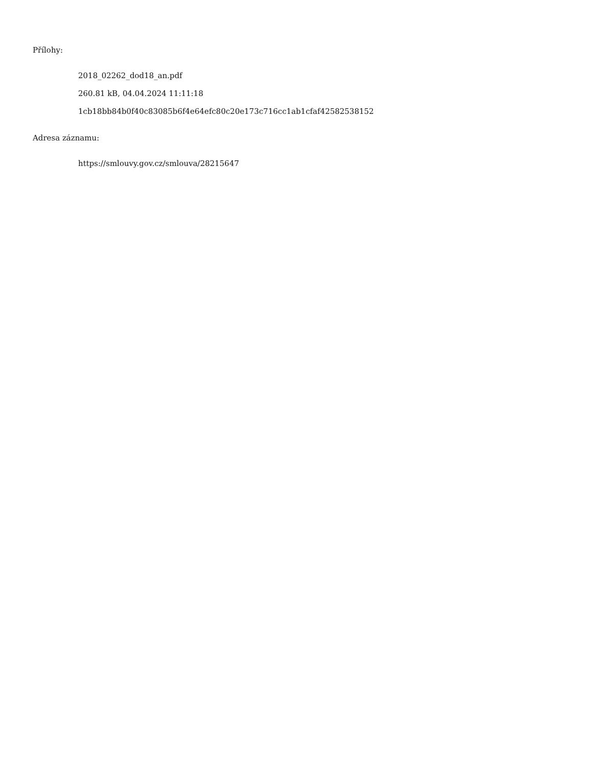Přílohy:
2018_02262_dod18_an.pdf
260.81 kB, 04.04.2024 11:11:18
1cb18bb84b0f40c83085b6f4e64efc80c20e173c716cc1ab1cfaf42582538152
Adresa záznamu:
https://smlouvy.gov.cz/smlouva/28215647